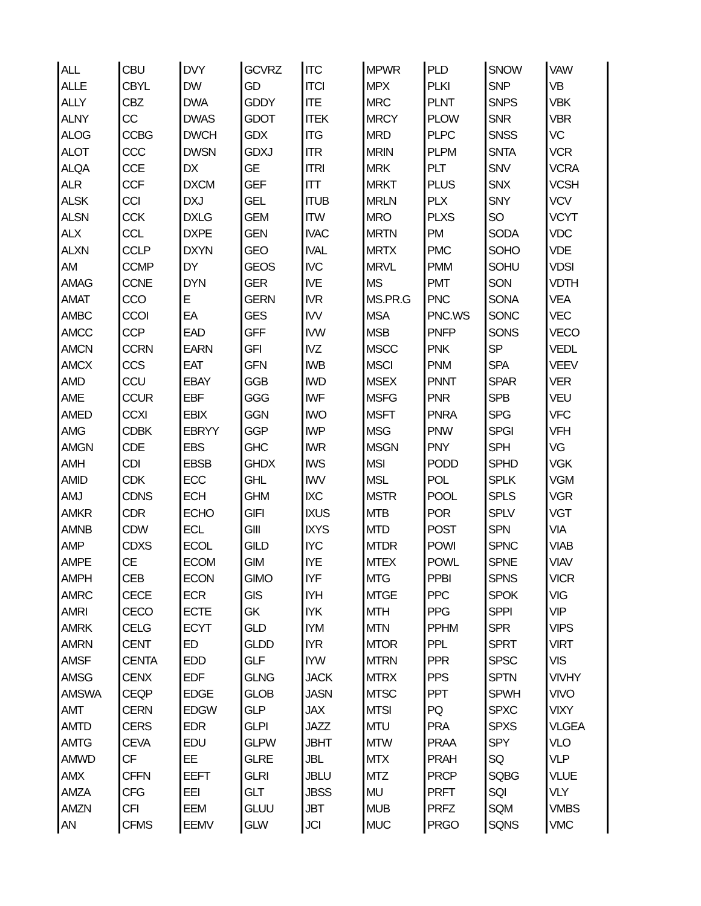| ALL | CBU | DVY | GCVRZ | ITC | MPWR | PLD | SNOW | VAW | |
| ALLE | CBYL | DW | GD | ITCI | MPX | PLKI | SNP | VB | |
| ALLY | CBZ | DWA | GDDY | ITE | MRC | PLNT | SNPS | VBK | |
| ALNY | CC | DWAS | GDOT | ITEK | MRCY | PLOW | SNR | VBR | |
| ALOG | CCBG | DWCH | GDX | ITG | MRD | PLPC | SNSS | VC | |
| ALOT | CCC | DWSN | GDXJ | ITR | MRIN | PLPM | SNTA | VCR | |
| ALQA | CCE | DX | GE | ITRI | MRK | PLT | SNV | VCRA | |
| ALR | CCF | DXCM | GEF | ITT | MRKT | PLUS | SNX | VCSH | |
| ALSK | CCI | DXJ | GEL | ITUB | MRLN | PLX | SNY | VCV | |
| ALSN | CCK | DXLG | GEM | ITW | MRO | PLXS | SO | VCYT | |
| ALX | CCL | DXPE | GEN | IVAC | MRTN | PM | SODA | VDC | |
| ALXN | CCLP | DXYN | GEO | IVAL | MRTX | PMC | SOHO | VDE | |
| AM | CCMP | DY | GEOS | IVC | MRVL | PMM | SOHU | VDSI | |
| AMAG | CCNE | DYN | GER | IVE | MS | PMT | SON | VDTH | |
| AMAT | CCO | E | GERN | IVR | MS.PR.G | PNC | SONA | VEA | |
| AMBC | CCOI | EA | GES | IVV | MSA | PNC.WS | SONC | VEC | |
| AMCC | CCP | EAD | GFF | IVW | MSB | PNFP | SONS | VECO | |
| AMCN | CCRN | EARN | GFI | IVZ | MSCC | PNK | SP | VEDL | |
| AMCX | CCS | EAT | GFN | IWB | MSCI | PNM | SPA | VEEV | |
| AMD | CCU | EBAY | GGB | IWD | MSEX | PNNT | SPAR | VER | |
| AME | CCUR | EBF | GGG | IWF | MSFG | PNR | SPB | VEU | |
| AMED | CCXI | EBIX | GGN | IWO | MSFT | PNRA | SPG | VFC | |
| AMG | CDBK | EBRYY | GGP | IWP | MSG | PNW | SPGI | VFH | |
| AMGN | CDE | EBS | GHC | IWR | MSGN | PNY | SPH | VG | |
| AMH | CDI | EBSB | GHDX | IWS | MSI | PODD | SPHD | VGK | |
| AMID | CDK | ECC | GHL | IWV | MSL | POL | SPLK | VGM | |
| AMJ | CDNS | ECH | GHM | IXC | MSTR | POOL | SPLS | VGR | |
| AMKR | CDR | ECHO | GIFI | IXUS | MTB | POR | SPLV | VGT | |
| AMNB | CDW | ECL | GIII | IXYS | MTD | POST | SPN | VIA | |
| AMP | CDXS | ECOL | GILD | IYC | MTDR | POWI | SPNC | VIAB | |
| AMPE | CE | ECOM | GIM | IYE | MTEX | POWL | SPNE | VIAV | |
| AMPH | CEB | ECON | GIMO | IYF | MTG | PPBI | SPNS | VICR | |
| AMRC | CECE | ECR | GIS | IYH | MTGE | PPC | SPOK | VIG | |
| AMRI | CECO | ECTE | GK | IYK | MTH | PPG | SPPI | VIP | |
| AMRK | CELG | ECYT | GLD | IYM | MTN | PPHM | SPR | VIPS | |
| AMRN | CENT | ED | GLDD | IYR | MTOR | PPL | SPRT | VIRT | |
| AMSF | CENTA | EDD | GLF | IYW | MTRN | PPR | SPSC | VIS | |
| AMSG | CENX | EDF | GLNG | JACK | MTRX | PPS | SPTN | VIVHY | |
| AMSWA | CEQP | EDGE | GLOB | JASN | MTSC | PPT | SPWH | VIVO | |
| AMT | CERN | EDGW | GLP | JAX | MTSI | PQ | SPXC | VIXY | |
| AMTD | CERS | EDR | GLPI | JAZZ | MTU | PRA | SPXS | VLGEA | |
| AMTG | CEVA | EDU | GLPW | JBHT | MTW | PRAA | SPY | VLO | |
| AMWD | CF | EE | GLRE | JBL | MTX | PRAH | SQ | VLP | |
| AMX | CFFN | EEFT | GLRI | JBLU | MTZ | PRCP | SQBG | VLUE | |
| AMZA | CFG | EEI | GLT | JBSS | MU | PRFT | SQI | VLY | |
| AMZN | CFI | EEM | GLUU | JBT | MUB | PRFZ | SQM | VMBS | |
| AN | CFMS | EEMV | GLW | JCI | MUC | PRGO | SQNS | VMC | |